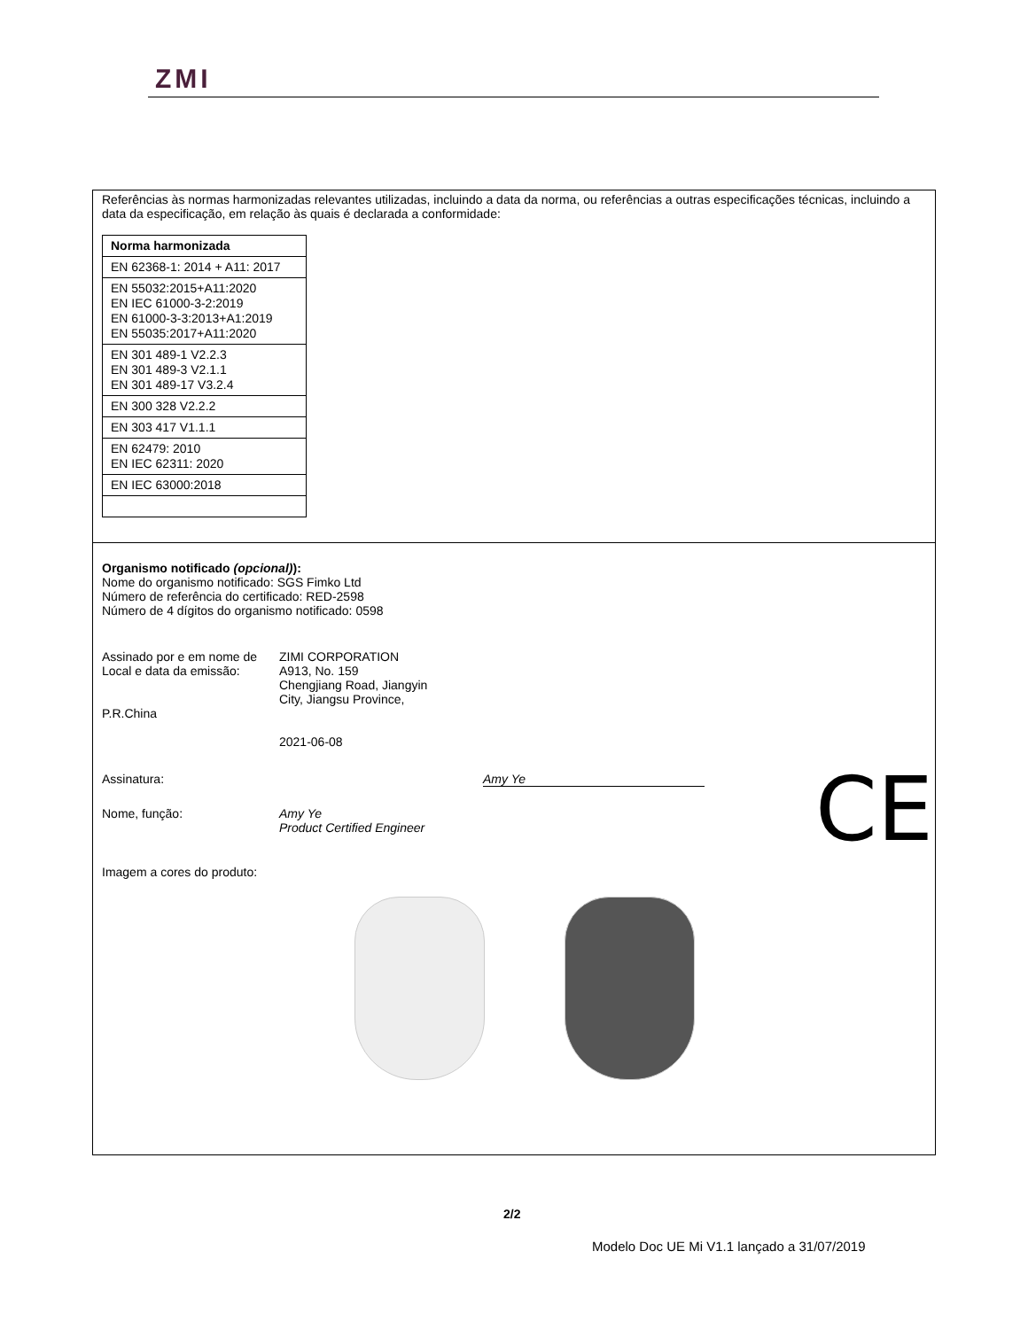ZMI
Referências às normas harmonizadas relevantes utilizadas, incluindo a data da norma, ou referências a outras especificações técnicas, incluindo a data da especificação, em relação às quais é declarada a conformidade:
| Norma harmonizada |
| EN 62368-1: 2014 + A11: 2017 |
| EN 55032:2015+A11:2020 EN IEC 61000-3-2:2019 EN 61000-3-3:2013+A1:2019 EN 55035:2017+A11:2020 |
| EN 301 489-1 V2.2.3 EN 301 489-3 V2.1.1 EN 301 489-17 V3.2.4 |
| EN 300 328 V2.2.2 |
| EN 303 417 V1.1.1 |
| EN 62479: 2010 EN IEC 62311: 2020 |
| EN IEC 63000:2018 |
Organismo notificado (opcional)):
Nome do organismo notificado: SGS Fimko Ltd
Número de referência do certificado: RED-2598
Número de 4 dígitos do organismo notificado: 0598
Assinado por e em nome de
Local e data da emissão:
P.R.China
ZIMI CORPORATION
A913, No. 159
Chengjiang Road, Jiangyin
City, Jiangsu Province,
2021-06-08
Assinatura: Amy Ye
Nome, função: Amy Ye
Product Certified Engineer
Imagem a cores do produto:
CE
2/2
Modelo Doc UE Mi V1.1 lançado a 31/07/2019